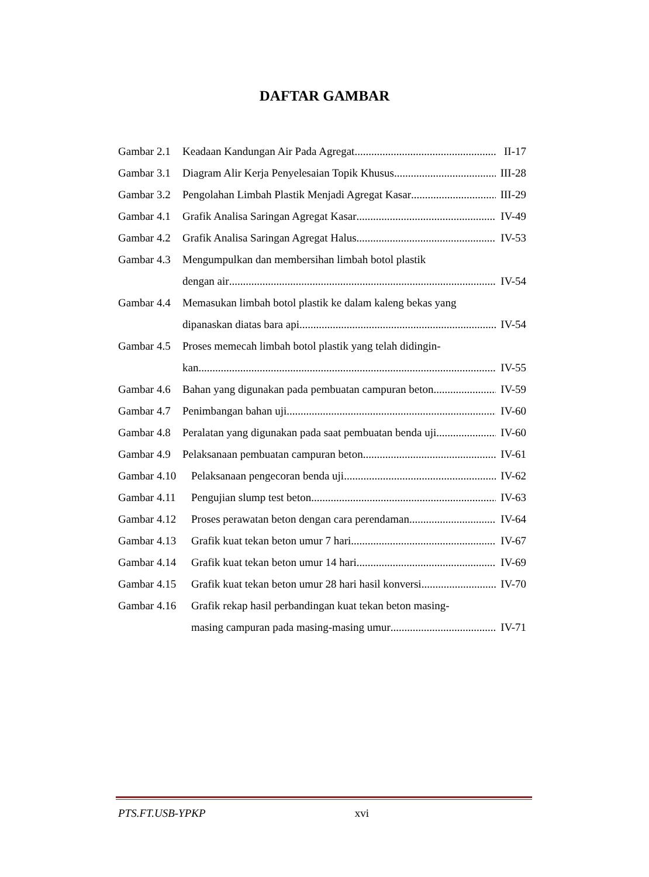DAFTAR GAMBAR
Gambar 2.1 Keadaan Kandungan Air Pada Agregat II-17
Gambar 3.1 Diagram Alir Kerja Penyelesaian Topik Khusus III-28
Gambar 3.2 Pengolahan Limbah Plastik Menjadi Agregat Kasar III-29
Gambar 4.1 Grafik Analisa Saringan Agregat Kasar IV-49
Gambar 4.2 Grafik Analisa Saringan Agregat Halus IV-53
Gambar 4.3 Mengumpulkan dan membersihan limbah botol plastik
dengan air IV-54
Gambar 4.4 Memasukan limbah botol plastik ke dalam kaleng bekas yang
dipanaskan diatas bara api IV-54
Gambar 4.5 Proses memecah limbah botol plastik yang telah didingin-
kan IV-55
Gambar 4.6 Bahan yang digunakan pada pembuatan campuran beton IV-59
Gambar 4.7 Penimbangan bahan uji IV-60
Gambar 4.8 Peralatan yang digunakan pada saat pembuatan benda uji IV-60
Gambar 4.9 Pelaksanaan pembuatan campuran beton IV-61
Gambar 4.10 Pelaksanaan pengecoran benda uji IV-62
Gambar 4.11 Pengujian slump test beton IV-63
Gambar 4.12 Proses perawatan beton dengan cara perendaman IV-64
Gambar 4.13 Grafik kuat tekan beton umur 7 hari IV-67
Gambar 4.14 Grafik kuat tekan beton umur 14 hari IV-69
Gambar 4.15 Grafik kuat tekan beton umur 28 hari hasil konversi IV-70
Gambar 4.16 Grafik rekap hasil perbandingan kuat tekan beton masing-
masing campuran pada masing-masing umur IV-71
PTS.FT.USB-YPKP xvi